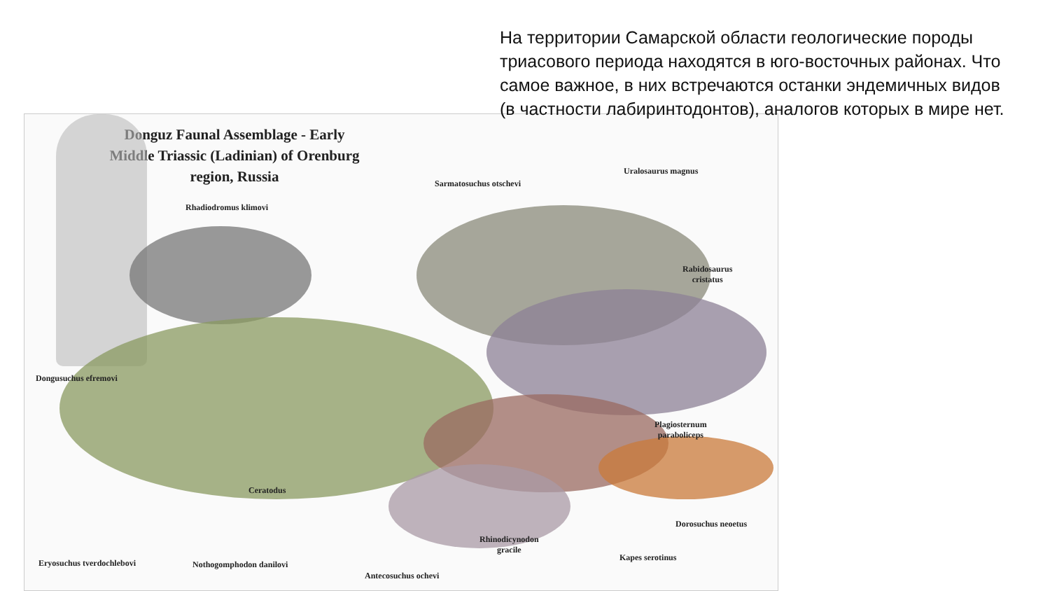На территории Самарской области геологические породы триасового периода находятся в юго-восточных районах. Что самое важное, в них встречаются останки эндемичных видов (в частности лабиринтодонтов), аналогов которых в мире нет.
Donguz Faunal Assemblage - Early Middle Triassic (Ladinian) of Orenburg region, Russia
Sarmatosuchus otschevi
Uralosaurus magnus
Rhadiodromus klimovi
Rabidosaurus
cristatus
Dongusuchus efremovi
Plagiosternum
paraboliceps
Ceratodus
Dorosuchus neoetus
Rhinodicynodon
gracile
Kapes serotinus
Eryosuchus tverdochlebovi Nothogomphodon danilovi
Antecosuchus ochevi